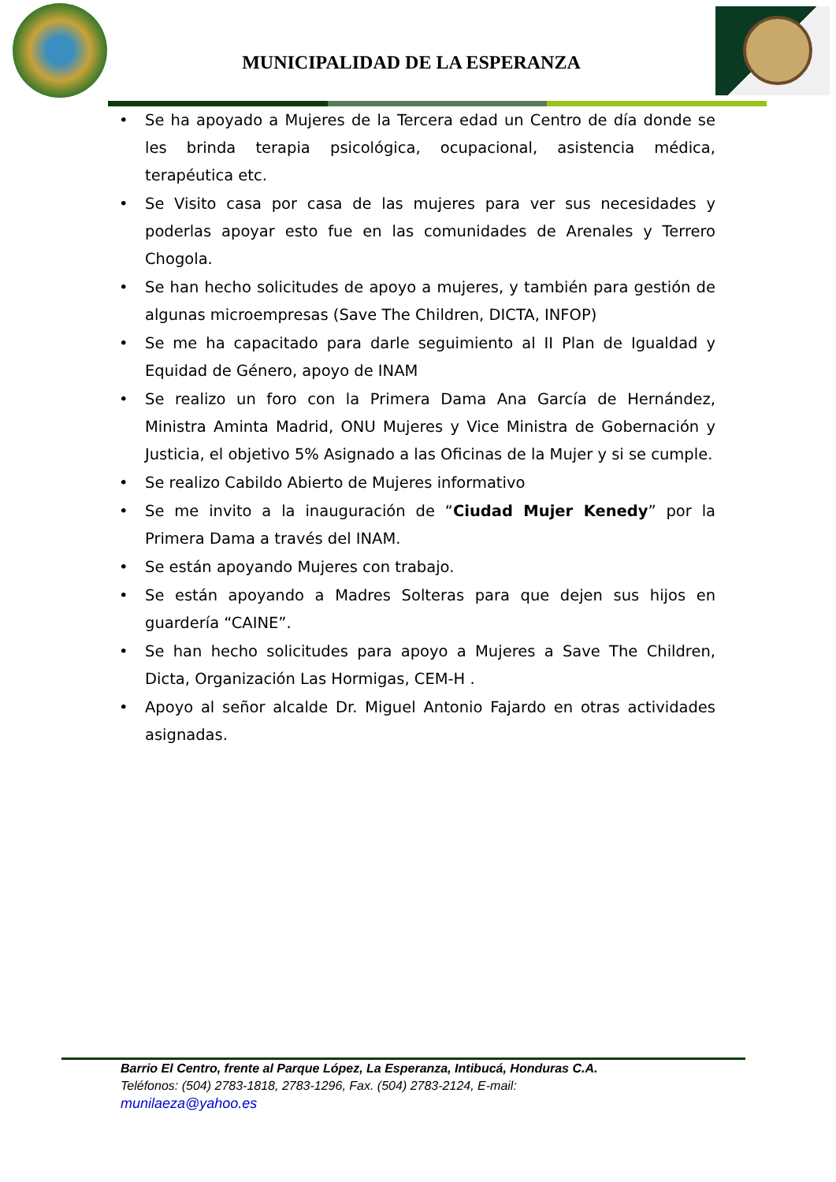MUNICIPALIDAD DE LA ESPERANZA
• Se ha apoyado a Mujeres de la Tercera edad un Centro de día donde se les brinda terapia psicológica, ocupacional, asistencia médica, terapéutica etc.
• Se Visito casa por casa de las mujeres para ver sus necesidades y poderlas apoyar esto fue en las comunidades de Arenales y Terrero Chogola.
• Se han hecho solicitudes de apoyo a mujeres, y también para gestión de algunas microempresas (Save The Children, DICTA, INFOP)
• Se me ha capacitado para darle seguimiento al II Plan de Igualdad y Equidad de Género, apoyo de INAM
• Se realizo un foro con la Primera Dama Ana García de Hernández, Ministra Aminta Madrid, ONU Mujeres y Vice Ministra de Gobernación y Justicia, el objetivo 5% Asignado a las Oficinas de la Mujer y si se cumple.
• Se realizo Cabildo Abierto de Mujeres informativo
• Se me invito a la inauguración de “Ciudad Mujer Kenedy” por la Primera Dama a través del INAM.
• Se están apoyando Mujeres con trabajo.
• Se están apoyando a Madres Solteras para que dejen sus hijos en guardería “CAINE”.
• Se han hecho solicitudes para apoyo a Mujeres a Save The Children, Dicta, Organización Las Hormigas, CEM-H .
• Apoyo al señor alcalde Dr. Miguel Antonio Fajardo en otras actividades asignadas.
Barrio El Centro, frente al Parque López, La Esperanza, Intibucá, Honduras C.A.
Teléfonos: (504) 2783-1818, 2783-1296, Fax. (504) 2783-2124, E-mail:
munilaeza@yahoo.es